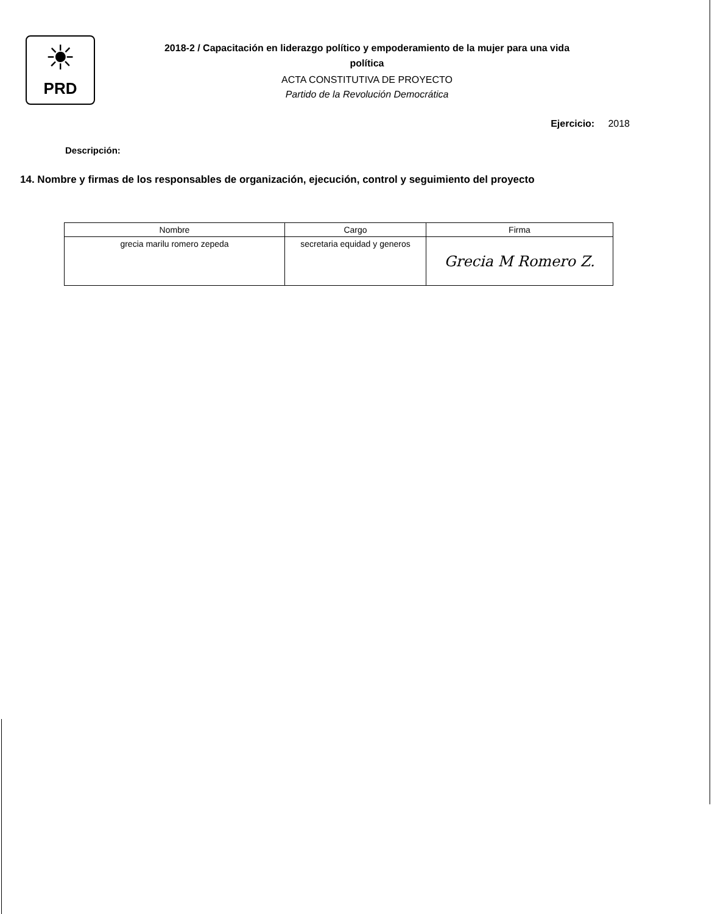☀
PRD
2018-2 / Capacitación en liderazgo político y empoderamiento de la mujer para una vida
política
ACTA CONSTITUTIVA DE PROYECTO
Partido de la Revolución Democrática
Ejercicio: 2018
Descripción:
14. Nombre y firmas de los responsables de organización, ejecución, control y seguimiento del proyecto
| Nombre | Cargo | Firma |
| --- | --- | --- |
| grecia marilu romero zepeda | secretaria equidad y generos | Grecia M Romero Z. |